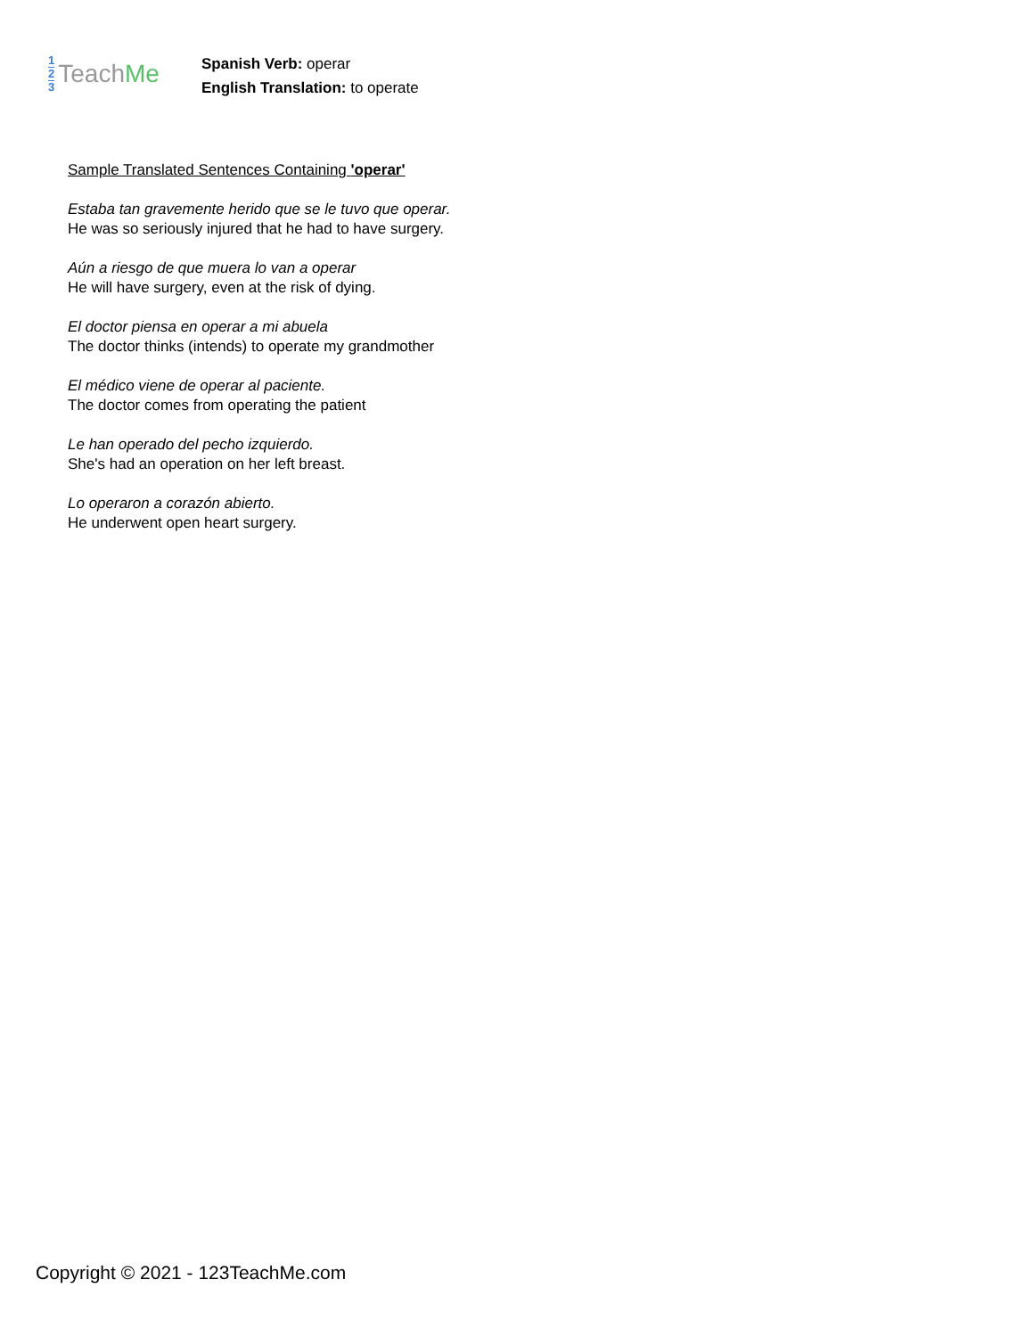1
2
3
Teach Me
Spanish Verb: operar
English Translation: to operate
Sample Translated Sentences Containing 'operar'
Estaba tan gravemente herido que se le tuvo que operar.
He was so seriously injured that he had to have surgery.
Aún a riesgo de que muera lo van a operar
He will have surgery, even at the risk of dying.
El doctor piensa en operar a mi abuela
The doctor thinks (intends) to operate my grandmother
El médico viene de operar al paciente.
The doctor comes from operating the patient
Le han operado del pecho izquierdo.
She's had an operation on her left breast.
Lo operaron a corazón abierto.
He underwent open heart surgery.
Copyright © 2021 - 123TeachMe.com